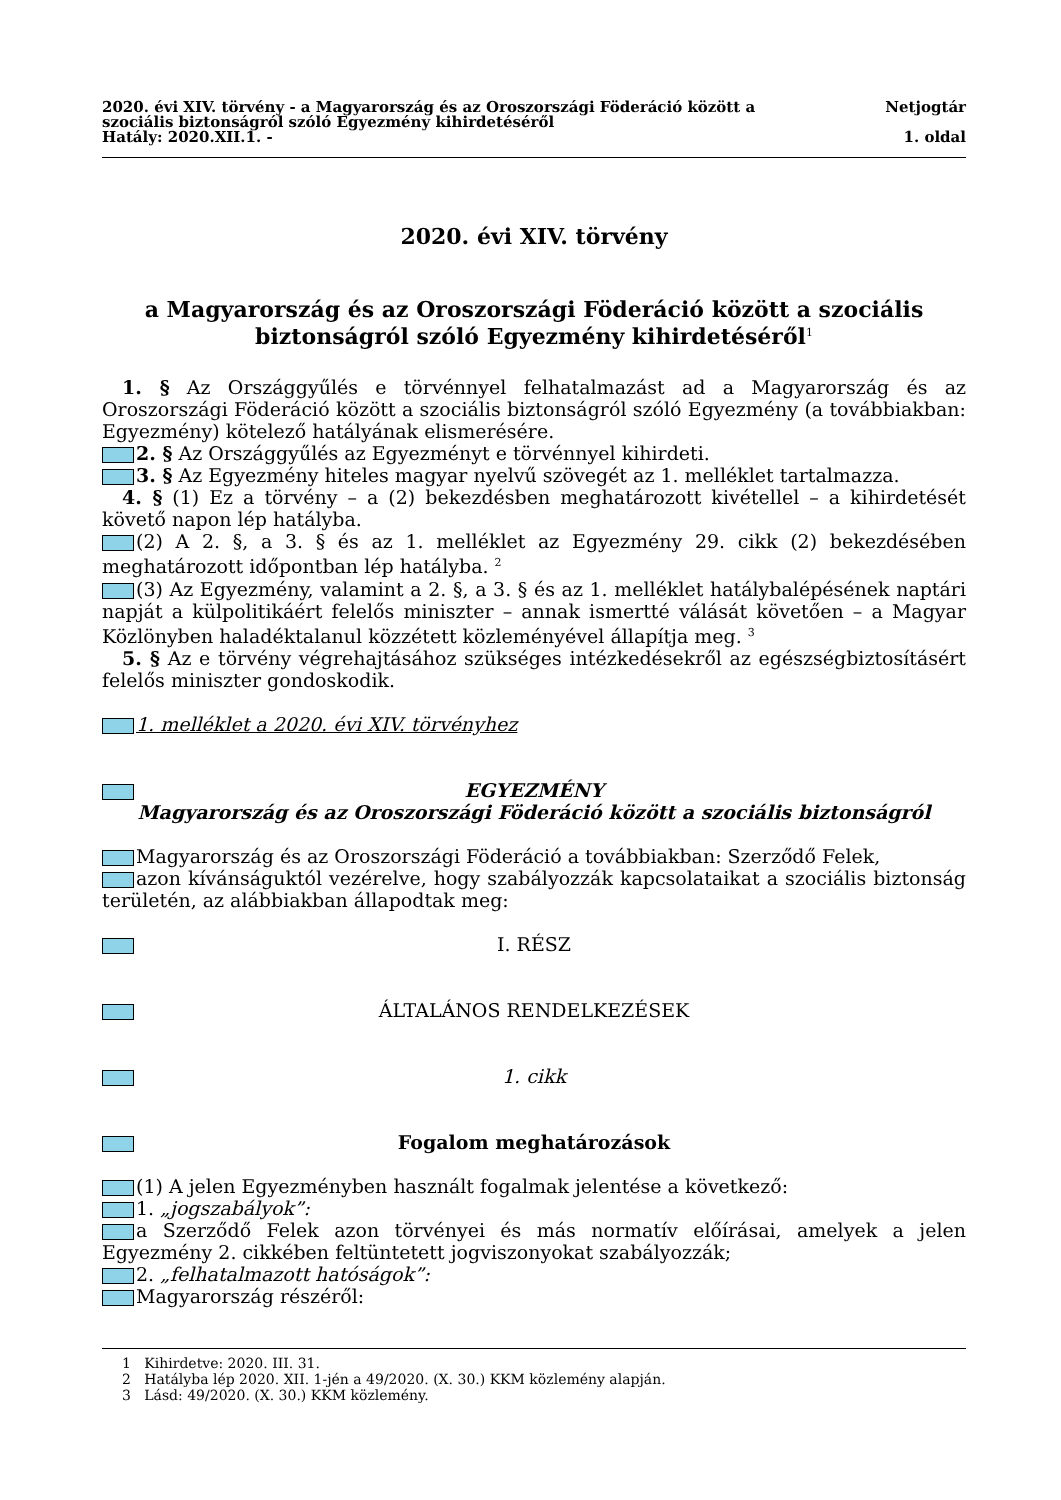2020. évi XIV. törvény - a Magyarország és az Oroszországi Föderáció között a
szociális biztonságról szóló Egyezmény kihirdetéséről Netjogtár
Hatály: 2020.XII.1. - 1. oldal
2020. évi XIV. törvény
a Magyarország és az Oroszországi Föderáció között a szociális biztonságról szóló Egyezmény kihirdetéséről<sup>1</sup>
1. § Az Országgyűlés e törvénnyel felhatalmazást ad a Magyarország és az Oroszországi Föderáció között a szociális biztonságról szóló Egyezmény (a továbbiakban: Egyezmény) kötelező hatályának elismerésére.
2. § Az Országgyűlés az Egyezményt e törvénnyel kihirdeti.
3. § Az Egyezmény hiteles magyar nyelvű szövegét az 1. melléklet tartalmazza.
4. § (1) Ez a törvény – a (2) bekezdésben meghatározott kivétellel – a kihirdetését követő napon lép hatályba.
(2) A 2. §, a 3. § és az 1. melléklet az Egyezmény 29. cikk (2) bekezdésében meghatározott időpontban lép hatályba. <sup>2</sup>
(3) Az Egyezmény, valamint a 2. §, a 3. § és az 1. melléklet hatálybalépésének naptári napját a külpolitikáért felelős miniszter – annak ismertté válását követően – a Magyar Közlönyben haladéktalanul közzétett közleményével állapítja meg. <sup>3</sup>
5. § Az e törvény végrehajtásához szükséges intézkedésekről az egészségbiztosításért felelős miniszter gondoskodik.
1. melléklet a 2020. évi XIV. törvényhez
EGYEZMÉNY
Magyarország és az Oroszországi Föderáció között a szociális biztonságról
Magyarország és az Oroszországi Föderáció a továbbiakban: Szerződő Felek,
azon kívánságuktól vezérelve, hogy szabályozzák kapcsolataikat a szociális biztonság területén, az alábbiakban állapodtak meg:
I. RÉSZ
ÁLTALÁNOS RENDELKEZÉSEK
1. cikk
Fogalom meghatározások
(1) A jelen Egyezményben használt fogalmak jelentése a következő:
1. „jogszabályok”:
a Szerződő Felek azon törvényei és más normatív előírásai, amelyek a jelen Egyezmény 2. cikkében feltüntetett jogviszonyokat szabályozzák;
2. „felhatalmazott hatóságok”:
Magyarország részéről:
1 Kihirdetve: 2020. III. 31.
2 Hatályba lép 2020. XII. 1-jén a 49/2020. (X. 30.) KKM közlemény alapján.
3 Lásd: 49/2020. (X. 30.) KKM közlemény.